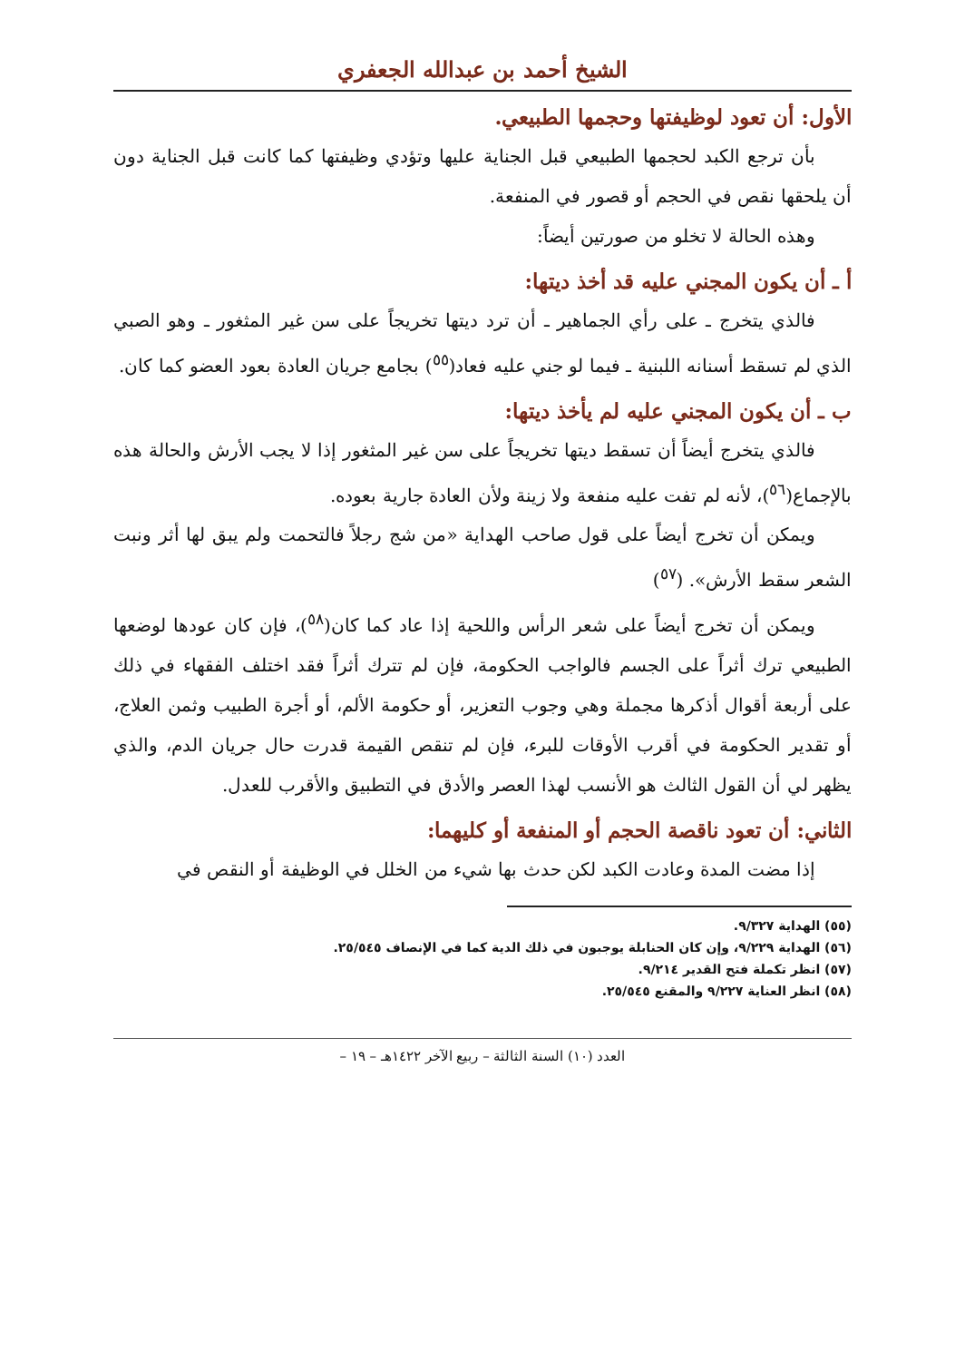الشيخ أحمد بن عبدالله الجعفري
الأول: أن تعود لوظيفتها وحجمها الطبيعي.
بأن ترجع الكبد لحجمها الطبيعي قبل الجناية عليها وتؤدي وظيفتها كما كانت قبل الجناية دون أن يلحقها نقص في الحجم أو قصور في المنفعة.
وهذه الحالة لا تخلو من صورتين أيضاً:
أ ـ أن يكون المجني عليه قد أخذ ديتها:
فالذي يتخرج ـ على رأي الجماهير ـ أن ترد ديتها تخريجاً على سن غير المثغور ـ وهو الصبي الذي لم تسقط أسنانه اللبنية ـ فيما لو جني عليه فعاد(<sup>٥٥</sup>) بجامع جريان العادة بعود العضو كما كان.
ب ـ أن يكون المجني عليه لم يأخذ ديتها:
فالذي يتخرج أيضاً أن تسقط ديتها تخريجاً على سن غير المثغور إذا لا يجب الأرش والحالة هذه بالإجماع(<sup>٥٦</sup>)، لأنه لم تفت عليه منفعة ولا زينة ولأن العادة جارية بعوده.
ويمكن أن تخرج أيضاً على قول صاحب الهداية «من شج رجلاً فالتحمت ولم يبق لها أثر ونبت الشعر سقط الأرش». (<sup>٥٧</sup>)
ويمكن أن تخرج أيضاً على شعر الرأس واللحية إذا عاد كما كان(<sup>٥٨</sup>)، فإن كان عودها لوضعها الطبيعي ترك أثراً على الجسم فالواجب الحكومة، فإن لم تترك أثراً فقد اختلف الفقهاء في ذلك على أربعة أقوال أذكرها مجملة وهي وجوب التعزير، أو حكومة الألم، أو أجرة الطبيب وثمن العلاج، أو تقدير الحكومة في أقرب الأوقات للبرء، فإن لم تنقص القيمة قدرت حال جريان الدم، والذي يظهر لي أن القول الثالث هو الأنسب لهذا العصر والأدق في التطبيق والأقرب للعدل.
الثاني: أن تعود ناقصة الحجم أو المنفعة أو كليهما:
إذا مضت المدة وعادت الكبد لكن حدث بها شيء من الخلل في الوظيفة أو النقص في
(٥٥) الهداية ٩/٣٢٧.
(٥٦) الهداية ٩/٢٢٩، وإن كان الحنابلة يوجبون في ذلك الدية كما في الإنصاف ٢٥/٥٤٥.
(٥٧) انظر تكملة فتح القدير ٩/٢١٤.
(٥٨) انظر العناية ٩/٢٢٧ والمقنع ٢٥/٥٤٥.
العدد (١٠) السنة الثالثة – ربيع الآخر ١٤٢٢هـ – ١٩ –